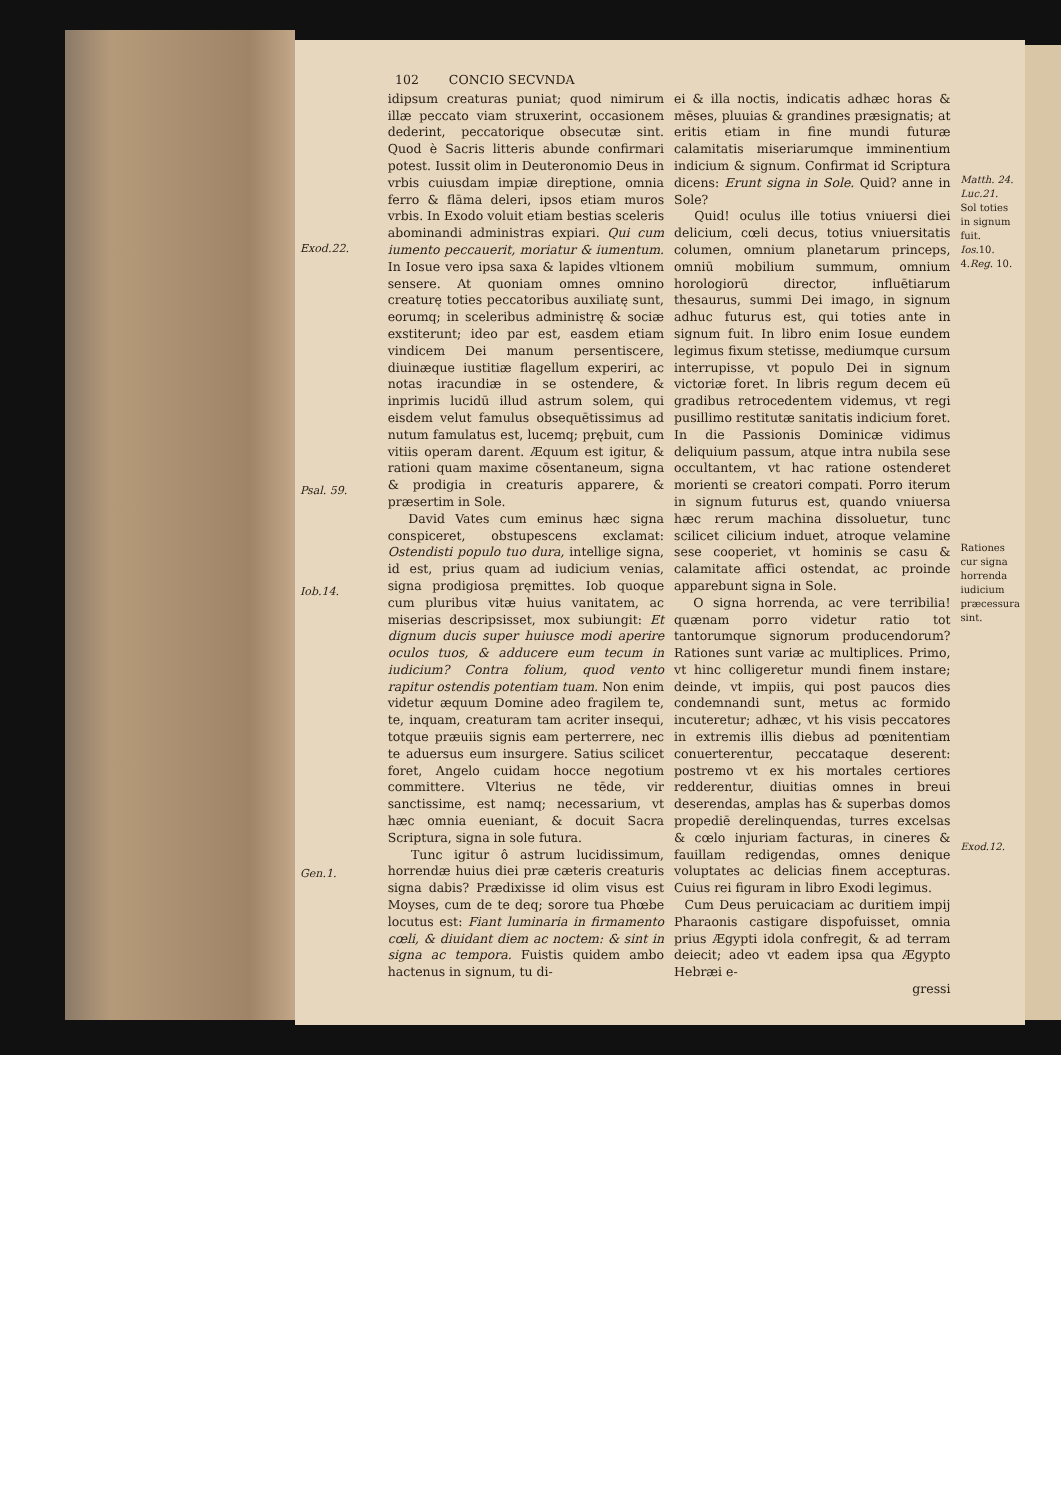102 CONCIO SECVNDA
Exod.22.
Psal. 59.
Iob.14.
Gen.1.
idipsum creaturas puniat; quod nimirum illæ peccato viam struxerint, occasionem dederint, peccatorique obsecutæ sint. Quod è Sacris litteris abunde confirmari potest. Iussit olim in Deuteronomio Deus in vrbis cuiusdam impiæ direptione, omnia ferro & flāma deleri, ipsos etiam muros vrbis. In Exodo voluit etiam bestias sceleris abominandi administras expiari. Qui cum iumento peccauerit, moriatur & iumentum. In Iosue vero ipsa saxa & lapides vltionem sensere. At quoniam omnes omnino creaturę toties peccatoribus auxiliatę sunt, eorumq; in sceleribus administrę & sociæ exstiterunt; ideo par est, easdem etiam vindicem Dei manum persentiscere, diuinæque iustitiæ flagellum experiri, ac notas iracundiæ in se ostendere, & inprimis lucidū illud astrum solem, qui eisdem velut famulus obsequētissimus ad nutum famulatus est, lucemq; prębuit, cum vitiis operam darent. Æquum est igitur, & rationi quam maxime cōsentaneum, signa & prodigia in creaturis apparere, & præsertim in Sole.
David Vates cum eminus hæc signa conspiceret, obstupescens exclamat: Ostendisti populo tuo dura, intellige signa, id est, prius quam ad iudicium venias, signa prodigiosa pręmittes. Iob quoque cum pluribus vitæ huius vanitatem, ac miserias descripsisset, mox subiungit: Et dignum ducis super huiusce modi aperire oculos tuos, & adducere eum tecum in iudicium? Contra folium, quod vento rapitur ostendis potentiam tuam. Non enim videtur æquum Domine adeo fragilem te, te, inquam, creaturam tam acriter insequi, totque præuiis signis eam perterrere, nec te aduersus eum insurgere. Satius scilicet foret, Angelo cuidam hocce negotium committere. Vlterius ne tēde, vir sanctissime, est namq; necessarium, vt hæc omnia eueniant, & docuit Sacra Scriptura, signa in sole futura.
Tunc igitur ô astrum lucidissimum, horrendæ huius diei præ cæteris creaturis signa dabis? Prædixisse id olim visus est Moyses, cum de te deq; sorore tua Phœbe locutus est: Fiant luminaria in firmamento cœli, & diuidant diem ac noctem: & sint in signa ac tempora. Fuistis quidem ambo hactenus in signum, tu di-
ei & illa noctis, indicatis adhæc horas & mēses, pluuias & grandines præsignatis; at eritis etiam in fine mundi futuræ calamitatis miseriarumque imminentium indicium & signum. Confirmat id Scriptura dicens: Erunt signa in Sole. Quid? anne in Sole?
Quid! oculus ille totius vniuersi diei delicium, cœli decus, totius vniuersitatis columen, omnium planetarum princeps, omniū mobilium summum, omnium horologiorū director, influētiarum thesaurus, summi Dei imago, in signum adhuc futurus est, qui toties ante in signum fuit. In libro enim Iosue eundem legimus fixum stetisse, mediumque cursum interrupisse, vt populo Dei in signum victoriæ foret. In libris regum decem eū gradibus retrocedentem videmus, vt regi pusillimo restitutæ sanitatis indicium foret. In die Passionis Dominicæ vidimus deliquium passum, atque intra nubila sese occultantem, vt hac ratione ostenderet morienti se creatori compati. Porro iterum in signum futurus est, quando vniuersa hæc rerum machina dissoluetur, tunc scilicet cilicium induet, atroque velamine sese cooperiet, vt hominis se casu & calamitate affici ostendat, ac proinde apparebunt signa in Sole.
O signa horrenda, ac vere terribilia! quænam porro videtur ratio tot tantorumque signorum producendorum? Rationes sunt variæ ac multiplices. Primo, vt hinc colligeretur mundi finem instare; deinde, vt impiis, qui post paucos dies condemnandi sunt, metus ac formido incuteretur; adhæc, vt his visis peccatores in extremis illis diebus ad pœnitentiam conuerterentur, peccataque deserent: postremo vt ex his mortales certiores redderentur, diuitias omnes in breui deserendas, amplas has & superbas domos propediē derelinquendas, turres excelsas & cœlo injuriam facturas, in cineres & fauillam redigendas, omnes denique voluptates ac delicias finem accepturas. Cuius rei figuram in libro Exodi legimus.
Cum Deus peruicaciam ac duritiem impij Pharaonis castigare dispofuisset, omnia prius Ægypti idola confregit, & ad terram deiecit; adeo vt eadem ipsa qua Ægypto Hebræi e-
gressi
Matth. 24.
Luc.21.
Sol toties in signum fuit.
Ios. 10.
4.Reg. 10.
Rationes cur signa horrenda iudicium præcessura sint.
Exod.12.